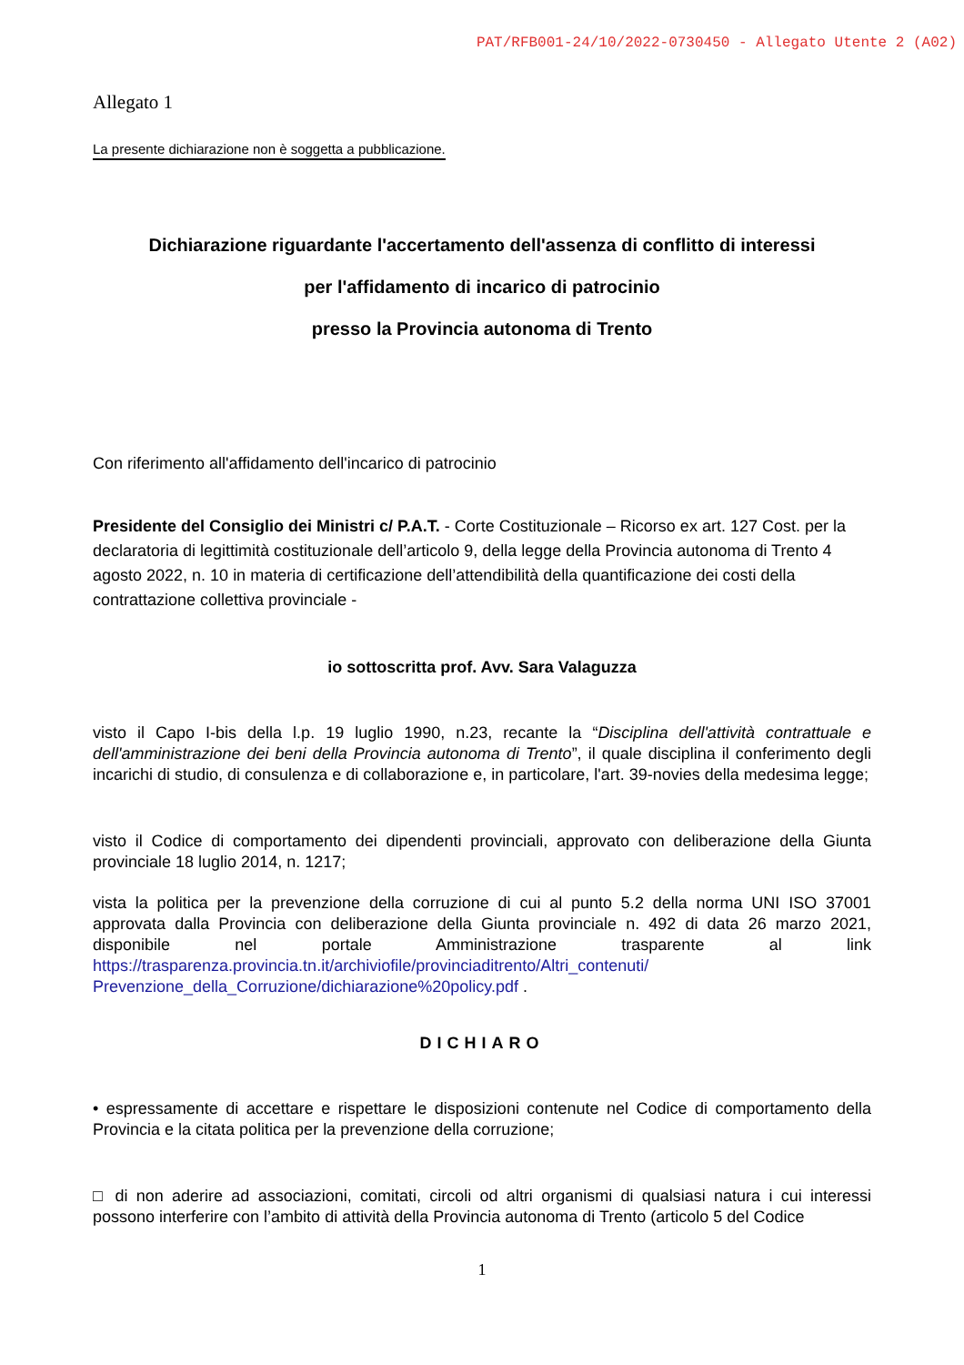PAT/RFB001-24/10/2022-0730450 - Allegato Utente 2 (A02)
Allegato 1
La presente dichiarazione non è soggetta a pubblicazione.
Dichiarazione riguardante l'accertamento dell'assenza di conflitto di interessi
per l'affidamento di incarico di patrocinio
presso la Provincia autonoma di Trento
Con riferimento all'affidamento dell'incarico di patrocinio
Presidente del Consiglio dei Ministri c/ P.A.T. - Corte Costituzionale – Ricorso ex art. 127 Cost. per la declaratoria di legittimità costituzionale dell’articolo 9, della legge della Provincia autonoma di Trento 4 agosto 2022, n. 10 in materia di certificazione dell’attendibilità della quantificazione dei costi della contrattazione collettiva provinciale -
io sottoscritta prof. Avv. Sara Valaguzza
visto il Capo I-bis della l.p. 19 luglio 1990, n.23, recante la “Disciplina dell'attività contrattuale e dell'amministrazione dei beni della Provincia autonoma di Trento”, il quale disciplina il conferimento degli incarichi di studio, di consulenza e di collaborazione e, in particolare, l'art. 39-novies della medesima legge;
visto il Codice di comportamento dei dipendenti provinciali, approvato con deliberazione della Giunta provinciale 18 luglio 2014, n. 1217;
vista la politica per la prevenzione della corruzione di cui al punto 5.2 della norma UNI ISO 37001 approvata dalla Provincia con deliberazione della Giunta provinciale n. 492 di data 26 marzo 2021, disponibile nel portale Amministrazione trasparente al link https://trasparenza.provincia.tn.it/archiviofile/provinciaditrento/Altri_contenuti/ Prevenzione_della_Corruzione/dichiarazione%20policy.pdf .
DICHIARO
• espressamente di accettare e rispettare le disposizioni contenute nel Codice di comportamento della Provincia e la citata politica per la prevenzione della corruzione;
□ di non aderire ad associazioni, comitati, circoli od altri organismi di qualsiasi natura i cui interessi possono interferire con l’ambito di attività della Provincia autonoma di Trento (articolo 5 del Codice
1